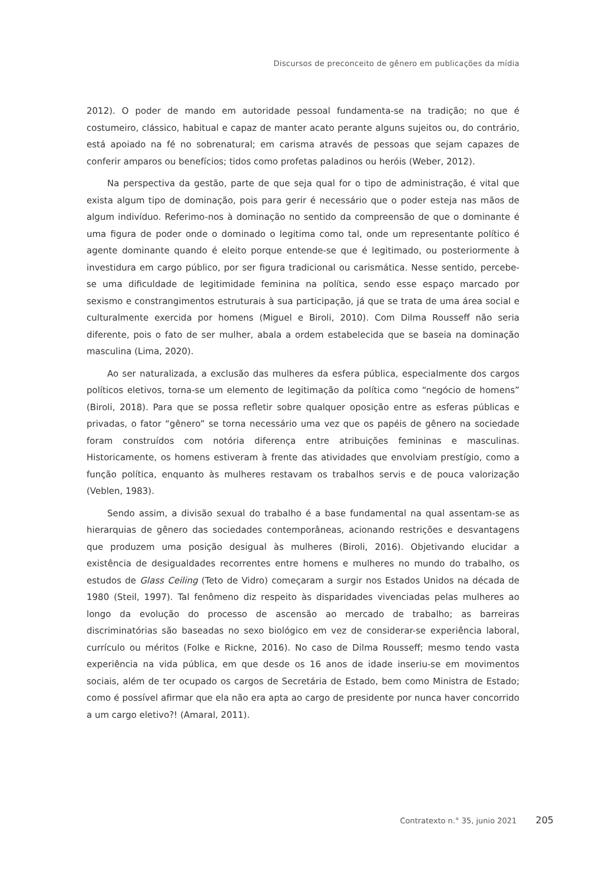Discursos de preconceito de gênero em publicações da mídia
2012). O poder de mando em autoridade pessoal fundamenta-se na tradição; no que é costumeiro, clássico, habitual e capaz de manter acato perante alguns sujeitos ou, do contrário, está apoiado na fé no sobrenatural; em carisma através de pessoas que sejam capazes de conferir amparos ou benefícios; tidos como profetas paladinos ou heróis (Weber, 2012).
Na perspectiva da gestão, parte de que seja qual for o tipo de administração, é vital que exista algum tipo de dominação, pois para gerir é necessário que o poder esteja nas mãos de algum indivíduo. Referimo-nos à dominação no sentido da compreensão de que o dominante é uma figura de poder onde o dominado o legitima como tal, onde um representante político é agente dominante quando é eleito porque entende-se que é legitimado, ou posteriormente à investidura em cargo público, por ser figura tradicional ou carismática. Nesse sentido, percebe-se uma dificuldade de legitimidade feminina na política, sendo esse espaço marcado por sexismo e constrangimentos estruturais à sua participação, já que se trata de uma área social e culturalmente exercida por homens (Miguel e Biroli, 2010). Com Dilma Rousseff não seria diferente, pois o fato de ser mulher, abala a ordem estabelecida que se baseia na dominação masculina (Lima, 2020).
Ao ser naturalizada, a exclusão das mulheres da esfera pública, especialmente dos cargos políticos eletivos, torna-se um elemento de legitimação da política como “negócio de homens” (Biroli, 2018). Para que se possa refletir sobre qualquer oposição entre as esferas públicas e privadas, o fator “gênero” se torna necessário uma vez que os papéis de gênero na sociedade foram construídos com notória diferença entre atribuições femininas e masculinas. Historicamente, os homens estiveram à frente das atividades que envolviam prestígio, como a função política, enquanto às mulheres restavam os trabalhos servis e de pouca valorização (Veblen, 1983).
Sendo assim, a divisão sexual do trabalho é a base fundamental na qual assentam-se as hierarquias de gênero das sociedades contemporâneas, acionando restrições e desvantagens que produzem uma posição desigual às mulheres (Biroli, 2016). Objetivando elucidar a existência de desigualdades recorrentes entre homens e mulheres no mundo do trabalho, os estudos de Glass Ceiling (Teto de Vidro) começaram a surgir nos Estados Unidos na década de 1980 (Steil, 1997). Tal fenômeno diz respeito às disparidades vivenciadas pelas mulheres ao longo da evolução do processo de ascensão ao mercado de trabalho; as barreiras discriminatórias são baseadas no sexo biológico em vez de considerar-se experiência laboral, currículo ou méritos (Folke e Rickne, 2016). No caso de Dilma Rousseff; mesmo tendo vasta experiência na vida pública, em que desde os 16 anos de idade inseriu-se em movimentos sociais, além de ter ocupado os cargos de Secretária de Estado, bem como Ministra de Estado; como é possível afirmar que ela não era apta ao cargo de presidente por nunca haver concorrido a um cargo eletivo?! (Amaral, 2011).
Contratexto n.° 35, junio 2021 205